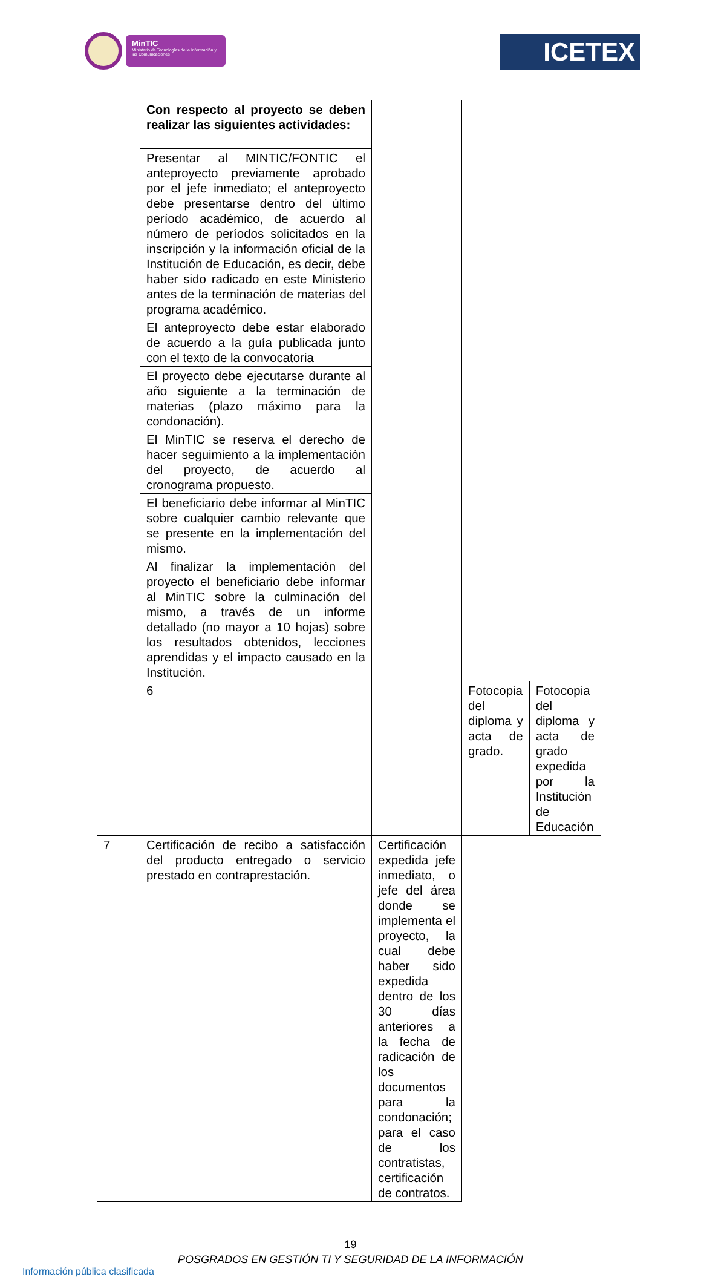MinTIC
Ministerio de Tecnologías de la Información y las Comunicaciones
ICETEX
| | Con respecto al proyecto se deben realizar las siguientes actividades: | | | |
| | Presentar al MINTIC/FONTIC el anteproyecto previamente aprobado por el jefe inmediato; el anteproyecto debe presentarse dentro del último período académico, de acuerdo al número de períodos solicitados en la inscripción y la información oficial de la Institución de Educación, es decir, debe haber sido radicado en este Ministerio antes de la terminación de materias del programa académico. | | | |
| | El anteproyecto debe estar elaborado de acuerdo a la guía publicada junto con el texto de la convocatoria | | | |
| | El proyecto debe ejecutarse durante al año siguiente a la terminación de materias (plazo máximo para la condonación). | | | |
| | El MinTIC se reserva el derecho de hacer seguimiento a la implementación del proyecto, de acuerdo al cronograma propuesto. | | | |
| | El beneficiario debe informar al MinTIC sobre cualquier cambio relevante que se presente en la implementación del mismo. | | | |
| | Al finalizar la implementación del proyecto el beneficiario debe informar al MinTIC sobre la culminación del mismo, a través de un informe detallado (no mayor a 10 hojas) sobre los resultados obtenidos, lecciones aprendidas y el impacto causado en la Institución. | | | |
| | 6 | | Fotocopia del diploma y acta de grado. | Fotocopia del diploma y acta de grado expedida por la Institución de Educación |
| 7 | Certificación de recibo a satisfacción del producto entregado o servicio prestado en contraprestación. | Certificación expedida jefe inmediato, o jefe del área donde se implementa el proyecto, la cual debe haber sido expedida dentro de los 30 días anteriores a la fecha de radicación de los documentos para la condonación; para el caso de los contratistas, certificación de contratos. | | |
19
POSGRADOS EN GESTIÓN TI Y SEGURIDAD DE LA INFORMACIÓN
Información pública clasificada